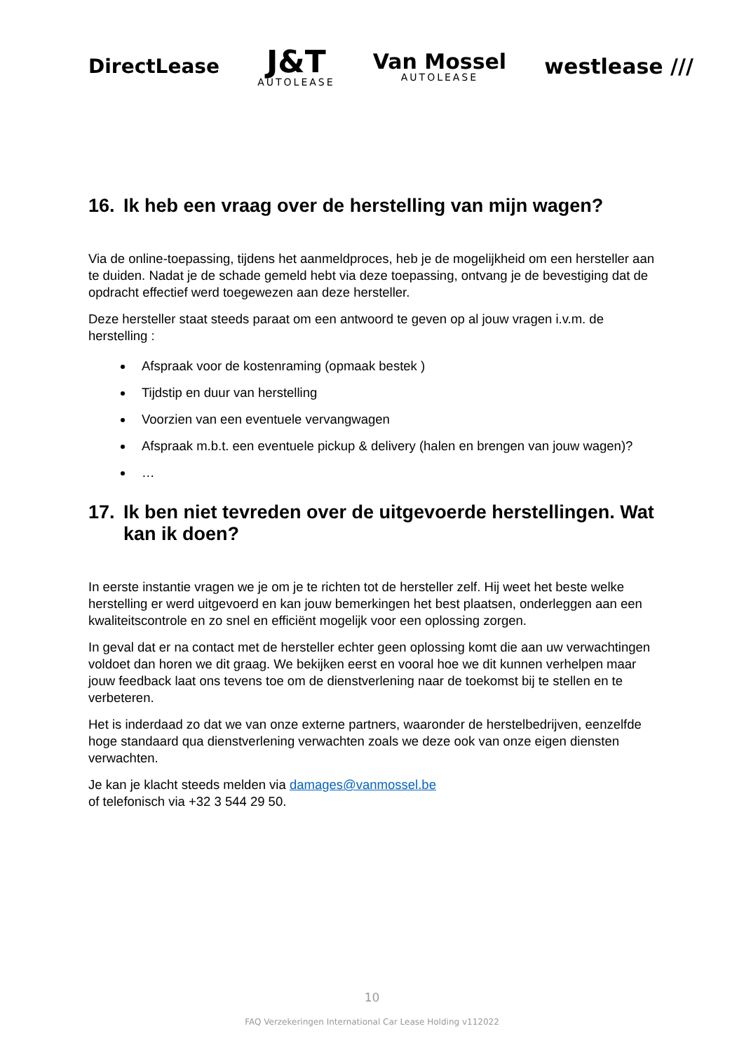DirectLease
J&T
AUTOLEASE
Van Mossel
AUTOLEASE
westlease ///
16. Ik heb een vraag over de herstelling van mijn wagen?
Via de online-toepassing, tijdens het aanmeldproces, heb je de mogelijkheid om een hersteller aan te duiden. Nadat je de schade gemeld hebt via deze toepassing, ontvang je de bevestiging dat de opdracht effectief werd toegewezen aan deze hersteller.
Deze hersteller staat steeds paraat om een antwoord te geven op al jouw vragen i.v.m. de herstelling :
Afspraak voor de kostenraming (opmaak bestek )
Tijdstip en duur van herstelling
Voorzien van een eventuele vervangwagen
Afspraak m.b.t. een eventuele pickup & delivery (halen en brengen van jouw wagen)?
…
17. Ik ben niet tevreden over de uitgevoerde herstellingen. Wat kan ik doen?
In eerste instantie vragen we je om je te richten tot de hersteller zelf. Hij weet het beste welke herstelling er werd uitgevoerd en kan jouw bemerkingen het best plaatsen, onderleggen aan een kwaliteitscontrole en zo snel en efficiënt mogelijk voor een oplossing zorgen.
In geval dat er na contact met de hersteller echter geen oplossing komt die aan uw verwachtingen voldoet dan horen we dit graag. We bekijken eerst en vooral hoe we dit kunnen verhelpen maar jouw feedback laat ons tevens toe om de dienstverlening naar de toekomst bij te stellen en te verbeteren.
Het is inderdaad zo dat we van onze externe partners, waaronder de herstelbedrijven, eenzelfde hoge standaard qua dienstverlening verwachten zoals we deze ook van onze eigen diensten verwachten.
Je kan je klacht steeds melden via damages@vanmossel.be
of telefonisch via +32 3 544 29 50.
10
FAQ Verzekeringen International Car Lease Holding v112022